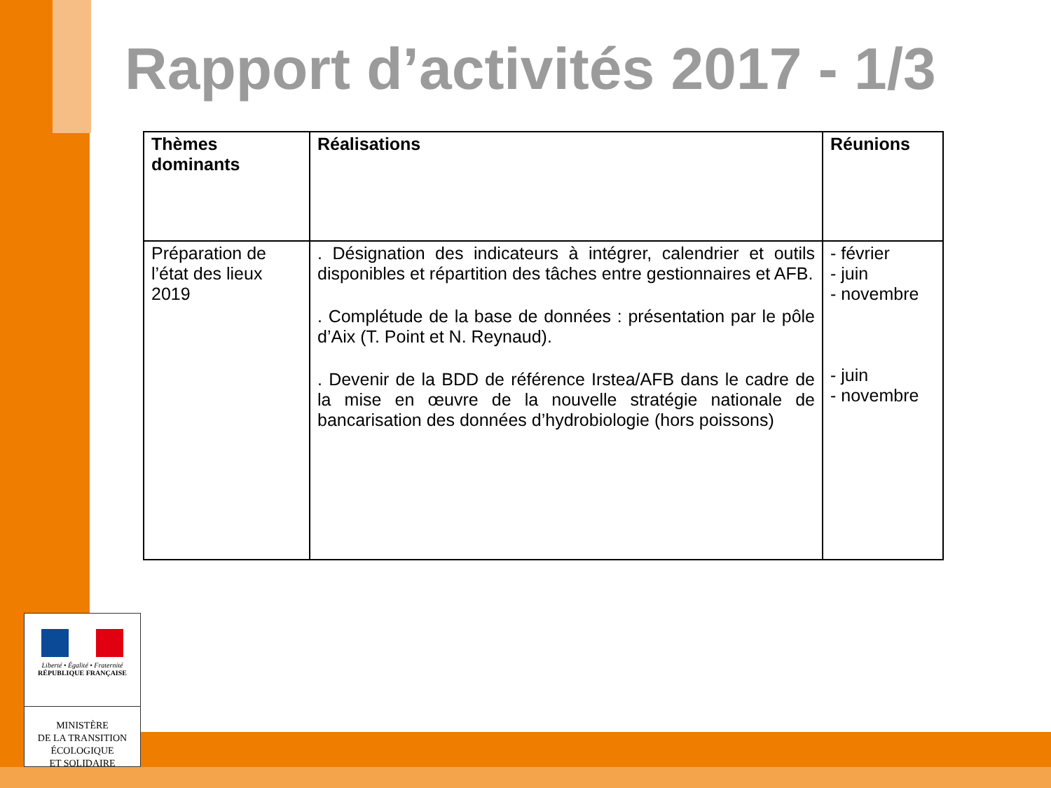Rapport d’activités 2017 - 1/3
| Thèmes dominants | Réalisations | Réunions |
| --- | --- | --- |
| Préparation de l’état des lieux 2019 | . Désignation des indicateurs à intégrer, calendrier et outils disponibles et répartition des tâches entre gestionnaires et AFB. . Complétude de la base de données : présentation par le pôle d’Aix (T. Point et N. Reynaud). . Devenir de la BDD de référence Irstea/AFB dans le cadre de la mise en œuvre de la nouvelle stratégie nationale de bancarisation des données d’hydrobiologie (hors poissons) | - février - juin - novembre - juin - novembre |
Liberté • Égalité • Fraternité
RÉPUBLIQUE FRANÇAISE
MINISTÈRE
DE LA TRANSITION
ÉCOLOGIQUE
ET SOLIDAIRE